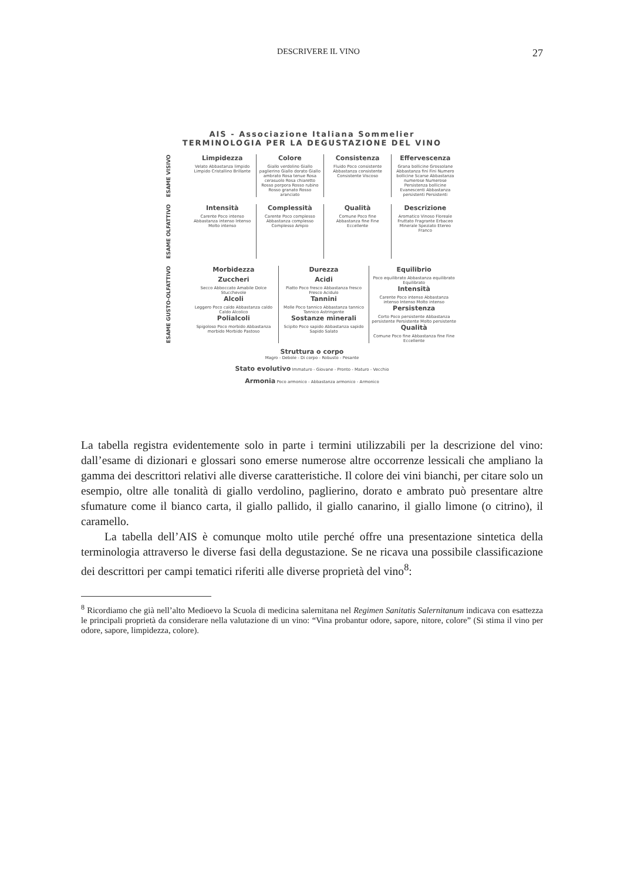DESCRIVERE IL VINO 27
AIS - Associazione Italiana Sommelier
TERMINOLOGIA PER LA DEGUSTAZIONE DEL VINO
ESAME VISIVO
Limpidezza
Velato Abbastanza limpido Limpido Cristallino Brillante
Colore
Giallo verdolino Giallo paglierino Giallo dorato Giallo ambrato Rosa tenue Rosa cerasuolo Rosa chiaretto Rosso porpora Rosso rubino Rosso granato Rosso aranciato
Consistenza
Fluido Poco consistente Abbastanza consistente Consistente Viscoso
Effervescenza
Grana bollicine Grossolane Abbastanza fini Fini Numero bollicine Scarse Abbastanza numerose Numerose Persistenza bollicine Evanescenti Abbastanza persistenti Persistenti
ESAME OLFATTIVO
Intensità
Carente Poco intenso Abbastanza intenso Intenso Molto intenso
Complessità
Carente Poco complesso Abbastanza complesso Complesso Ampio
Qualità
Comune Poco fine Abbastanza fine Fine Eccellente
Descrizione
Aromatico Vinoso Floreale Fruttato Fragrante Erbaceo Minerale Speziato Etereo Franco
ESAME GUSTO-OLFATTIVO
Morbidezza
Zuccheri
Secco Abboccato Amabile Dolce Stucchevole
Alcoli
Leggero Poco caldo Abbastanza caldo Caldo Alcolico
Polialcoli
Spigoloso Poco morbido Abbastanza morbido Morbido Pastoso
Durezza
Acidi
Piatto Poco fresco Abbastanza fresco Fresco Acidulo
Tannini
Molle Poco tannico Abbastanza tannico Tannico Astringente
Sostanze minerali
Scipito Poco sapido Abbastanza sapido Sapido Salato
Equilibrio
Poco equilibrato Abbastanza equilibrato Equilibrato
Intensità
Carente Poco intenso Abbastanza intenso Intenso Molto intenso
Persistenza
Corto Poco persistente Abbastanza persistente Persistente Molto persistente
Qualità
Comune Poco fine Abbastanza fine Fine Eccellente
Struttura o corpo
Magro - Debole - Di corpo - Robusto - Pesante
Stato evolutivo Immaturo - Giovane - Pronto - Maturo - Vecchio
Armonia Poco armonico - Abbastanza armonico - Armonico
La tabella registra evidentemente solo in parte i termini utilizzabili per la descrizione del vino: dall’esame di dizionari e glossari sono emerse numerose altre occorrenze lessicali che ampliano la gamma dei descrittori relativi alle diverse caratteristiche. Il colore dei vini bianchi, per citare solo un esempio, oltre alle tonalità di giallo verdolino, paglierino, dorato e ambrato può presentare altre sfumature come il bianco carta, il giallo pallido, il giallo canarino, il giallo limone (o citrino), il caramello.
La tabella dell’AIS è comunque molto utile perché offre una presentazione sintetica della terminologia attraverso le diverse fasi della degustazione. Se ne ricava una possibile classificazione dei descrittori per campi tematici riferiti alle diverse proprietà del vino<sup>8</sup>:
<sup>8</sup> Ricordiamo che già nell’alto Medioevo la Scuola di medicina salernitana nel Regimen Sanitatis Salernitanum indicava con esattezza le principali proprietà da considerare nella valutazione di un vino: “Vina probantur odore, sapore, nitore, colore” (Si stima il vino per odore, sapore, limpidezza, colore).